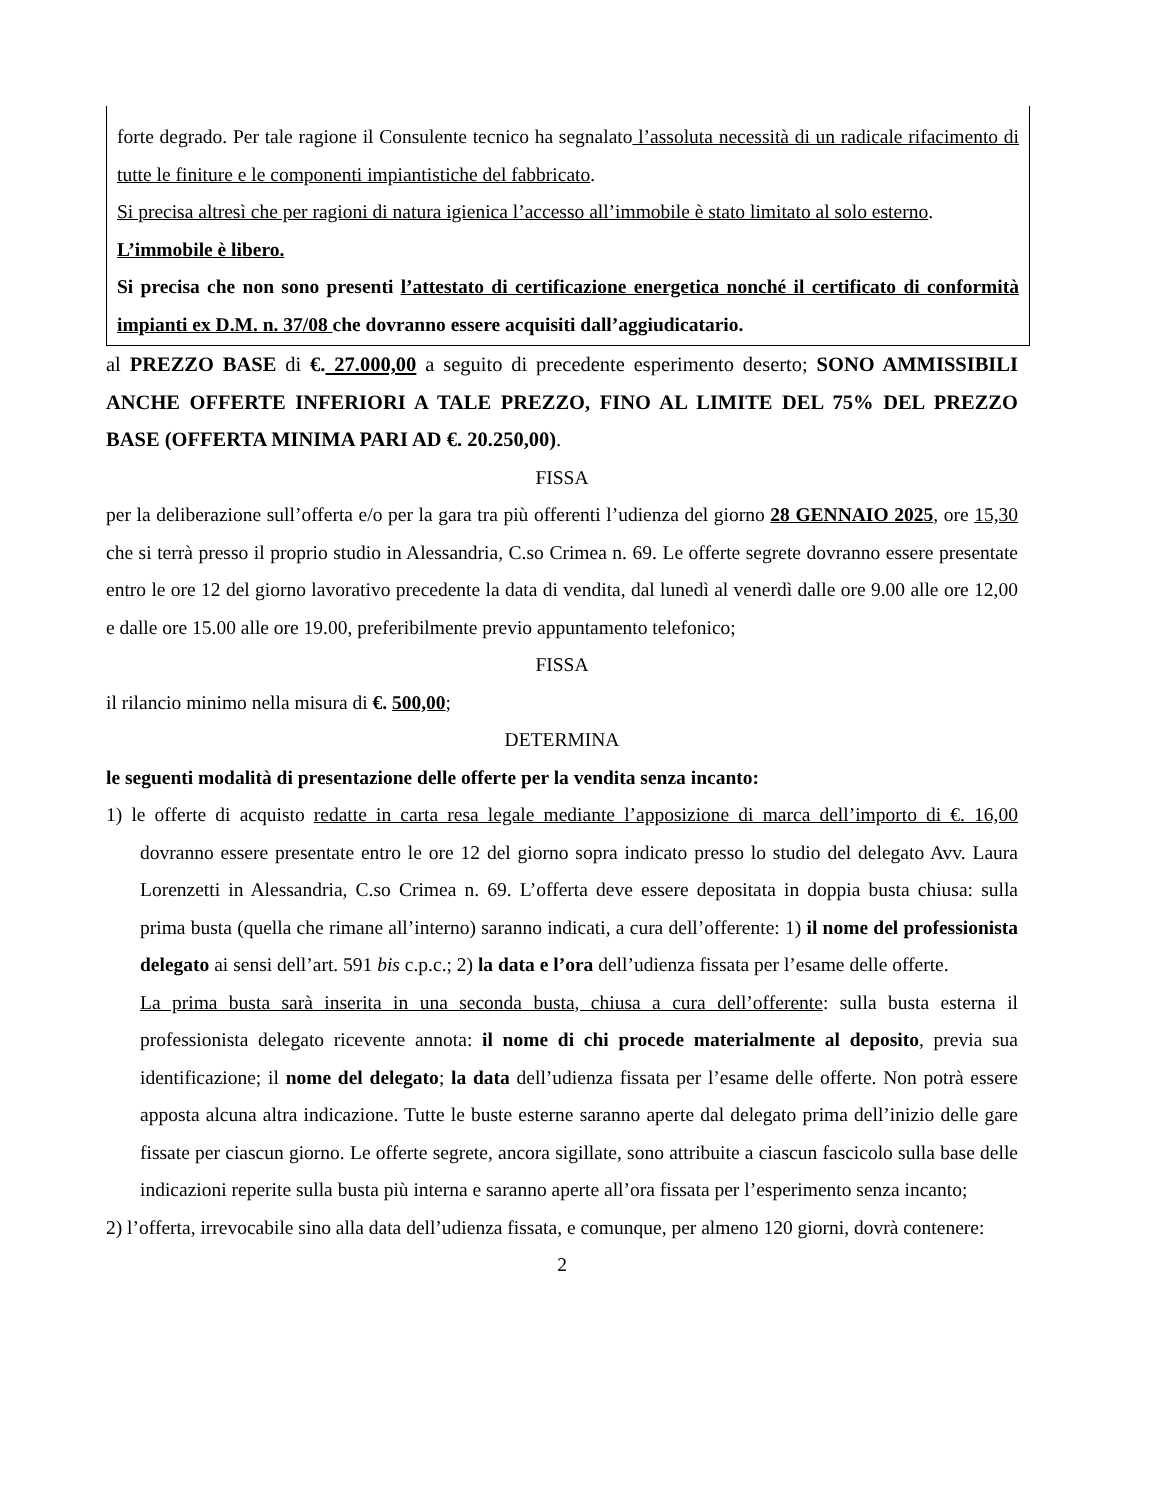forte degrado. Per tale ragione il Consulente tecnico ha segnalato l’assoluta necessità di un radicale rifacimento di tutte le finiture e le componenti impiantistiche del fabbricato.
Si precisa altresì che per ragioni di natura igienica l’accesso all’immobile è stato limitato al solo esterno.
L’immobile è libero.
Si precisa che non sono presenti l’attestato di certificazione energetica nonché il certificato di conformità impianti ex D.M. n. 37/08 che dovranno essere acquisiti dall’aggiudicatario.
al PREZZO BASE di €. 27.000,00 a seguito di precedente esperimento deserto; SONO AMMISSIBILI ANCHE OFFERTE INFERIORI A TALE PREZZO, FINO AL LIMITE DEL 75% DEL PREZZO BASE (OFFERTA MINIMA PARI AD €. 20.250,00).
FISSA
per la deliberazione sull’offerta e/o per la gara tra più offerenti l’udienza del giorno 28 GENNAIO 2025, ore 15,30 che si terrà presso il proprio studio in Alessandria, C.so Crimea n. 69. Le offerte segrete dovranno essere presentate entro le ore 12 del giorno lavorativo precedente la data di vendita, dal lunedì al venerdì dalle ore 9.00 alle ore 12,00 e dalle ore 15.00 alle ore 19.00, preferibilmente previo appuntamento telefonico;
FISSA
il rilancio minimo nella misura di €. 500,00;
DETERMINA
le seguenti modalità di presentazione delle offerte per la vendita senza incanto:
1) le offerte di acquisto redatte in carta resa legale mediante l’apposizione di marca dell’importo di €. 16,00 dovranno essere presentate entro le ore 12 del giorno sopra indicato presso lo studio del delegato Avv. Laura Lorenzetti in Alessandria, C.so Crimea n. 69. L’offerta deve essere depositata in doppia busta chiusa: sulla prima busta (quella che rimane all’interno) saranno indicati, a cura dell’offerente: 1) il nome del professionista delegato ai sensi dell’art. 591 bis c.p.c.; 2) la data e l’ora dell’udienza fissata per l’esame delle offerte.
La prima busta sarà inserita in una seconda busta, chiusa a cura dell’offerente: sulla busta esterna il professionista delegato ricevente annota: il nome di chi procede materialmente al deposito, previa sua identificazione; il nome del delegato; la data dell’udienza fissata per l’esame delle offerte. Non potrà essere apposta alcuna altra indicazione. Tutte le buste esterne saranno aperte dal delegato prima dell’inizio delle gare fissate per ciascun giorno. Le offerte segrete, ancora sigillate, sono attribuite a ciascun fascicolo sulla base delle indicazioni reperite sulla busta più interna e saranno aperte all’ora fissata per l’esperimento senza incanto;
2) l’offerta, irrevocabile sino alla data dell’udienza fissata, e comunque, per almeno 120 giorni, dovrà contenere:
2